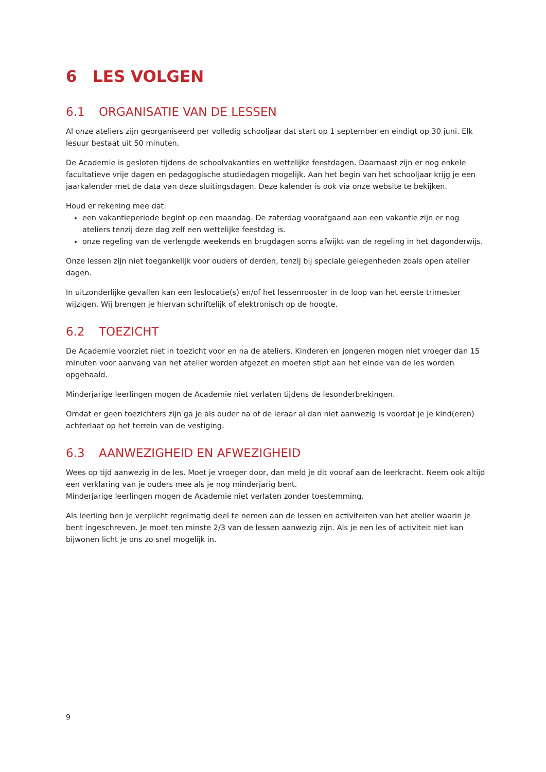6 LES VOLGEN
6.1 ORGANISATIE VAN DE LESSEN
Al onze ateliers zijn georganiseerd per volledig schooljaar dat start op 1 september en eindigt op 30 juni. Elk lesuur bestaat uit 50 minuten.
De Academie is gesloten tijdens de schoolvakanties en wettelijke feestdagen. Daarnaast zijn er nog enkele facultatieve vrije dagen en pedagogische studiedagen mogelijk. Aan het begin van het schooljaar krijg je een jaarkalender met de data van deze sluitingsdagen. Deze kalender is ook via onze website te bekijken.
Houd er rekening mee dat:
een vakantieperiode begint op een maandag. De zaterdag voorafgaand aan een vakantie zijn er nog ateliers tenzij deze dag zelf een wettelijke feestdag is.
onze regeling van de verlengde weekends en brugdagen soms afwijkt van de regeling in het dagonderwijs.
Onze lessen zijn niet toegankelijk voor ouders of derden, tenzij bij speciale gelegenheden zoals open atelier dagen.
In uitzonderlijke gevallen kan een leslocatie(s) en/of het lessenrooster in de loop van het eerste trimester wijzigen. Wij brengen je hiervan schriftelijk of elektronisch op de hoogte.
6.2 TOEZICHT
De Academie voorziet niet in toezicht voor en na de ateliers. Kinderen en jongeren mogen niet vroeger dan 15 minuten voor aanvang van het atelier worden afgezet en moeten stipt aan het einde van de les worden opgehaald.
Minderjarige leerlingen mogen de Academie niet verlaten tijdens de lesonderbrekingen.
Omdat er geen toezichters zijn ga je als ouder na of de leraar al dan niet aanwezig is voordat je je kind(eren) achterlaat op het terrein van de vestiging.
6.3 AANWEZIGHEID EN AFWEZIGHEID
Wees op tijd aanwezig in de les. Moet je vroeger door, dan meld je dit vooraf aan de leerkracht. Neem ook altijd een verklaring van je ouders mee als je nog minderjarig bent.
Minderjarige leerlingen mogen de Academie niet verlaten zonder toestemming.
Als leerling ben je verplicht regelmatig deel te nemen aan de lessen en activiteiten van het atelier waarin je bent ingeschreven. Je moet ten minste 2/3 van de lessen aanwezig zijn. Als je een les of activiteit niet kan bijwonen licht je ons zo snel mogelijk in.
9